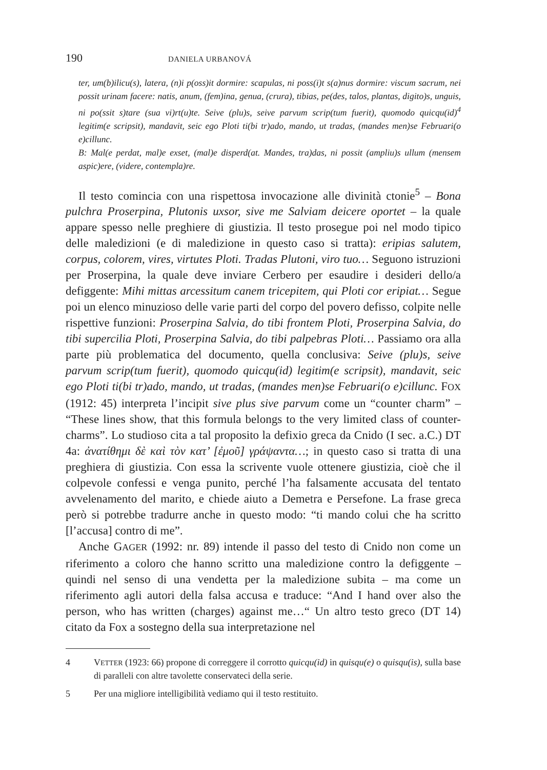190 DANIELA URBANOVÁ
ter, um(b)ilicu(s), latera, (n)i p(oss)it dormire: scapulas, ni poss(i)t s(a)nus dormire: viscum sacrum, nei possit urinam facere: natis, anum, (fem)ina, genua, (crura), tibias, pe(des, talos, plantas, digito)s, unguis, ni po(ssit s)tare (sua vi)rt(u)te. Seive (plu)s, seive parvum scrip(tum fuerit), quomodo quicqu(id)<sup>4</sup> legitim(e scripsit), mandavit, seic ego Ploti ti(bi tr)ado, mando, ut tradas, (mandes men)se Februari(o e)cillunc.
B: Mal(e perdat, mal)e exset, (mal)e disperd(at. Mandes, tra)das, ni possit (ampliu)s ullum (mensem aspic)ere, (videre, contempla)re.
Il testo comincia con una rispettosa invocazione alle divinità ctonie<sup>5</sup> – Bona pulchra Proserpina, Plutonis uxsor, sive me Salviam deicere oportet – la quale appare spesso nelle preghiere di giustizia. Il testo prosegue poi nel modo tipico delle maledizioni (e di maledizione in questo caso si tratta): eripias salutem, corpus, colorem, vires, virtutes Ploti. Tradas Plutoni, viro tuo… Seguono istruzioni per Proserpina, la quale deve inviare Cerbero per esaudire i desideri dello/a defiggente: Mihi mittas arcessitum canem tricepitem, qui Ploti cor eripiat… Segue poi un elenco minuzioso delle varie parti del corpo del povero defisso, colpite nelle rispettive funzioni: Proserpina Salvia, do tibi frontem Ploti, Proserpina Salvia, do tibi supercilia Ploti, Proserpina Salvia, do tibi palpebras Ploti… Passiamo ora alla parte più problematica del documento, quella conclusiva: Seive (plu)s, seive parvum scrip(tum fuerit), quomodo quicqu(id) legitim(e scripsit), mandavit, seic ego Ploti ti(bi tr)ado, mando, ut tradas, (mandes men)se Februari(o e)cillunc. FOX (1912: 45) interpreta l’incipit sive plus sive parvum come un “counter charm” – “These lines show, that this formula belongs to the very limited class of counter-charms”. Lo studioso cita a tal proposito la defixio greca da Cnido (I sec. a.C.) DT 4a: ἀνατίθημι δὲ καὶ τὸν κατ’ [ἐμοῦ] γράψαντα…; in questo caso si tratta di una preghiera di giustizia. Con essa la scrivente vuole ottenere giustizia, cioè che il colpevole confessi e venga punito, perché l’ha falsamente accusata del tentato avvelenamento del marito, e chiede aiuto a Demetra e Persefone. La frase greca però si potrebbe tradurre anche in questo modo: “ti mando colui che ha scritto [l’accusa] contro di me”.
Anche GAGER (1992: nr. 89) intende il passo del testo di Cnido non come un riferimento a coloro che hanno scritto una maledizione contro la defiggente – quindi nel senso di una vendetta per la maledizione subita – ma come un riferimento agli autori della falsa accusa e traduce: “And I hand over also the person, who has written (charges) against me…“ Un altro testo greco (DT 14) citato da Fox a sostegno della sua interpretazione nel
4 VETTER (1923: 66) propone di correggere il corrotto quicqu(id) in quisqu(e) o quisqu(is), sulla base di paralleli con altre tavolette conservateci della serie.
5 Per una migliore intelligibilità vediamo qui il testo restituito.